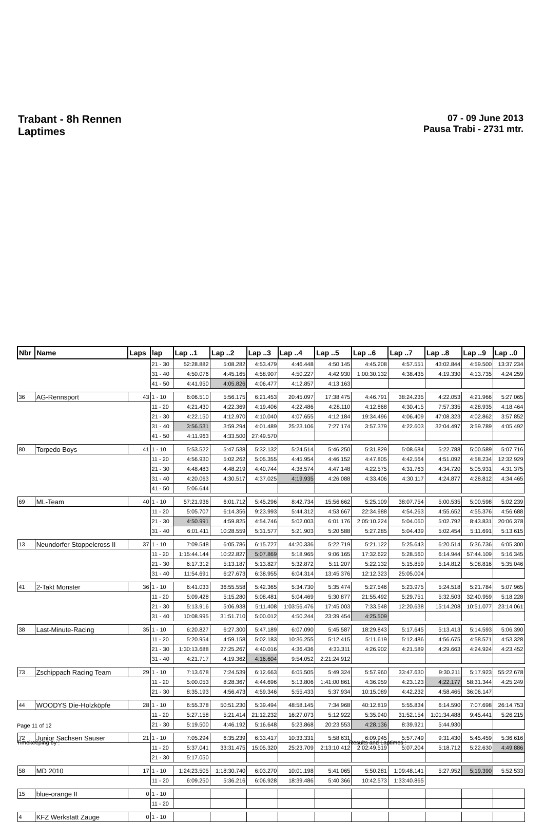Trabant - 8h Rennen
Laptimes
07 - 09 June 2013
Pausa Trabi - 2731 mtr.
| Nbr | Name | Laps | lap | Lap ..1 | Lap ..2 | Lap ..3 | Lap ..4 | Lap ..5 | Lap ..6 | Lap ..7 | Lap ..8 | Lap ..9 | Lap ..0 |
| --- | --- | --- | --- | --- | --- | --- | --- | --- | --- | --- | --- | --- | --- |
| | | | 21 - 30 | 52:28.882 | 5:08.282 | 4:53.479 | 4:46.448 | 4:50.145 | 4:45.208 | 4:57.551 | 43:02.844 | 4:59.500 | 13:37.234 |
| | | | 31 - 40 | 4:50.076 | 4:45.165 | 4:58.907 | 4:50.227 | 4:42.930 | 1:00:30.132 | 4:38.435 | 4:19.330 | 4:13.735 | 4:24.259 |
| | | | 41 - 50 | 4:41.950 | 4:05.826 | 4:06.477 | 4:12.857 | 4:13.163 | | | | | |
| 36 | AG-Rennsport | 43 | 1 - 10 | 6:06.510 | 5:56.175 | 6:21.453 | 20:45.097 | 17:38.475 | 4:46.791 | 38:24.235 | 4:22.053 | 4:21.966 | 5:27.065 |
| | | | 11 - 20 | 4:21.430 | 4:22.369 | 4:19.406 | 4:22.486 | 4:28.110 | 4:12.868 | 4:30.415 | 7:57.335 | 4:28.935 | 4:18.464 |
| | | | 21 - 30 | 4:22.150 | 4:12.970 | 4:10.040 | 4:07.655 | 4:12.184 | 19:34.496 | 4:06.409 | 47:08.323 | 4:02.862 | 3:57.852 |
| | | | 31 - 40 | 3:56.531 | 3:59.294 | 4:01.489 | 25:23.106 | 7:27.174 | 3:57.379 | 4:22.603 | 32:04.497 | 3:59.789 | 4:05.492 |
| | | | 41 - 50 | 4:11.963 | 4:33.500 | 27:49.570 | | | | | | | |
| 80 | Torpedo Boys | 41 | 1 - 10 | 5:53.522 | 5:47.538 | 5:32.132 | 5:24.514 | 5:46.250 | 5:31.829 | 5:08.684 | 5:22.788 | 5:00.589 | 5:07.716 |
| | | | 11 - 20 | 4:56.930 | 5:02.262 | 5:05.355 | 4:45.954 | 4:46.152 | 4:47.805 | 4:42.564 | 4:51.092 | 4:58.234 | 12:32.929 |
| | | | 21 - 30 | 4:48.483 | 4:48.219 | 4:40.744 | 4:38.574 | 4:47.148 | 4:22.575 | 4:31.763 | 4:34.720 | 5:05.931 | 4:31.375 |
| | | | 31 - 40 | 4:20.063 | 4:30.517 | 4:37.025 | 4:19.935 | 4:26.088 | 4:33.406 | 4:30.117 | 4:24.877 | 4:28.812 | 4:34.465 |
| | | | 41 - 50 | 5:06.644 | | | | | | | | | |
| 69 | ML-Team | 40 | 1 - 10 | 57:21.936 | 6:01.712 | 5:45.296 | 8:42.734 | 15:56.662 | 5:25.109 | 38:07.754 | 5:00.535 | 5:00.598 | 5:02.239 |
| | | | 11 - 20 | 5:05.707 | 6:14.356 | 9:23.993 | 5:44.312 | 4:53.667 | 22:34.988 | 4:54.263 | 4:55.652 | 4:55.376 | 4:56.688 |
| | | | 21 - 30 | 4:50.991 | 4:59.825 | 4:54.746 | 5:02.003 | 6:01.176 | 2:05:10.224 | 5:04.060 | 5:02.792 | 8:43.831 | 20:06.378 |
| | | | 31 - 40 | 6:01.411 | 10:28.559 | 5:31.577 | 5:21.903 | 5:20.588 | 5:27.285 | 5:04.439 | 5:02.454 | 5:11.691 | 5:13.615 |
| 13 | Neundorfer Stoppelcross II | 37 | 1 - 10 | 7:09.548 | 6:05.786 | 6:15.727 | 44:20.336 | 5:22.719 | 5:21.122 | 5:25.643 | 6:20.514 | 5:36.736 | 6:05.300 |
| | | | 11 - 20 | 1:15:44.144 | 10:22.827 | 5:07.869 | 5:18.965 | 9:06.165 | 17:32.622 | 5:28.560 | 6:14.944 | 57:44.109 | 5:16.345 |
| | | | 21 - 30 | 6:17.312 | 5:13.187 | 5:13.827 | 5:32.872 | 5:11.207 | 5:22.132 | 5:15.859 | 5:14.812 | 5:08.816 | 5:35.046 |
| | | | 31 - 40 | 11:54.691 | 6:27.673 | 6:38.955 | 6:04.314 | 13:45.376 | 12:12.323 | 25:05.004 | | | |
| 41 | 2-Takt Monster | 36 | 1 - 10 | 6:41.033 | 36:55.558 | 5:42.365 | 5:34.730 | 5:35.474 | 5:27.546 | 5:23.975 | 5:24.518 | 5:21.784 | 5:07.965 |
| | | | 11 - 20 | 5:09.428 | 5:15.280 | 5:08.481 | 5:04.469 | 5:30.877 | 21:55.492 | 5:29.751 | 5:32.503 | 32:40.959 | 5:18.228 |
| | | | 21 - 30 | 5:13.916 | 5:06.938 | 5:11.408 | 1:03:56.476 | 17:45.003 | 7:33.548 | 12:20.638 | 15:14.208 | 10:51.077 | 23:14.061 |
| | | | 31 - 40 | 10:08.995 | 31:51.710 | 5:00.012 | 4:50.244 | 23:39.454 | 4:25.509 | | | | |
| 38 | Last-Minute-Racing | 35 | 1 - 10 | 6:20.827 | 6:27.300 | 5:47.189 | 6:07.090 | 5:45.587 | 18:29.843 | 5:17.645 | 5:13.413 | 5:14.593 | 5:06.390 |
| | | | 11 - 20 | 5:20.954 | 4:59.158 | 5:02.183 | 10:36.255 | 5:12.415 | 5:11.619 | 5:12.486 | 4:56.675 | 4:58.571 | 4:53.328 |
| | | | 21 - 30 | 1:30:13.688 | 27:25.267 | 4:40.016 | 4:36.436 | 4:33.311 | 4:26.902 | 4:21.589 | 4:29.663 | 4:24.924 | 4:23.452 |
| | | | 31 - 40 | 4:21.717 | 4:19.362 | 4:16.604 | 9:54.052 | 2:21:24.912 | | | | | |
| 73 | Zschippach Racing Team | 29 | 1 - 10 | 7:13.678 | 7:24.539 | 6:12.663 | 6:05.505 | 5:49.324 | 5:57.960 | 33:47.630 | 9:30.211 | 5:17.923 | 55:22.678 |
| | | | 11 - 20 | 5:00.053 | 8:28.367 | 4:44.696 | 5:13.806 | 1:41:00.861 | 4:36.959 | 4:23.123 | 4:22.177 | 58:31.344 | 4:25.249 |
| | | | 21 - 30 | 8:35.193 | 4:56.473 | 4:59.346 | 5:55.433 | 5:37.934 | 10:15.089 | 4:42.232 | 4:58.465 | 36:06.147 | |
| 44 | WOODYS Die-Holzköpfe | 28 | 1 - 10 | 6:55.378 | 50:51.230 | 5:39.494 | 48:58.145 | 7:34.968 | 40:12.819 | 5:55.834 | 6:14.590 | 7:07.698 | 26:14.753 |
| | | | 11 - 20 | 5:27.158 | 5:21.414 | 21:12.232 | 16:27.073 | 5:12.922 | 5:35.940 | 31:52.154 | 1:01:34.488 | 9:45.441 | 5:26.215 |
| | | | 21 - 30 | 5:19.500 | 4:46.192 | 5:16.648 | 5:23.868 | 20:23.553 | 4:28.136 | 8:39.921 | 5:44.930 | | |
| 72 | Junior Sachsen Sauser | 21 | 1 - 10 | 7:05.294 | 6:35.239 | 6:33.417 | 10:33.331 | 5:58.631 | 6:09.945 | 5:57.749 | 9:31.430 | 5:45.459 | 5:36.616 |
| | | | 11 - 20 | 5:37.041 | 33:31.475 | 15:05.320 | 25:23.709 | 2:13:10.412 | 2:02:49.519 | 5:07.204 | 5:18.712 | 5:22.630 | 4:49.886 |
| | | | 21 - 30 | 5:17.050 | | | | | | | | | |
| 58 | MD 2010 | 17 | 1 - 10 | 1:24:23.505 | 1:18:30.740 | 6:03.270 | 10:01.198 | 5:41.065 | 5:50.281 | 1:09:48.141 | 5:27.952 | 5:19.390 | 5:52.533 |
| | | | 11 - 20 | 6:09.250 | 5:36.216 | 6:06.928 | 18:39.486 | 5:40.366 | 10:42.573 | 1:33:40.865 | | | |
| 15 | blue-orange II | 0 | 1 - 10 | | | | | | | | | | |
| | | | 11 - 20 | | | | | | | | | | |
| 4 | KFZ Werkstatt Zauge | 0 | 1 - 10 | | | | | | | | | | |
Page 11 of 12
Timekeeping by : Results and Laptimes :